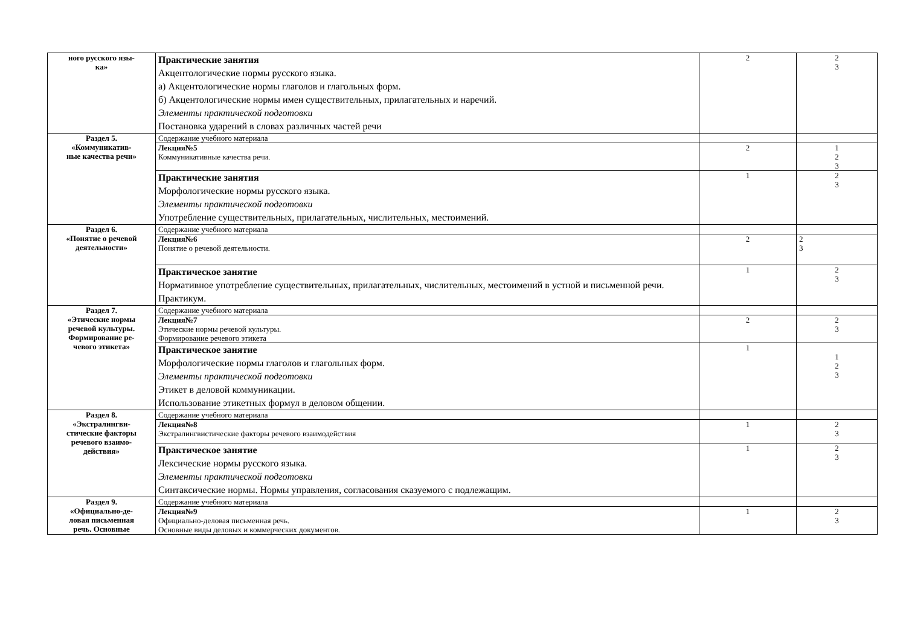| ного русского язы- ка» | Практические занятия Акцентологические нормы русского языка. а) Акцентологические нормы глаголов и глагольных форм. б) Акцентологические нормы имен существительных, прилагательных и наречий. Элементы практической подготовки Постановка ударений в словах различных частей речи | 2 | 2 3 |
| Раздел 5. «Коммуникатив- ные качества речи» | Содержание учебного материала | | |
| | Лекция№5 Коммуникативные качества речи. | 2 | 1 2 3 |
| | Практические занятия Морфологические нормы русского языка. Элементы практической подготовки Употребление существительных, прилагательных, числительных, местоимений. | 1 | 2 3 |
| Раздел 6. «Понятие о речевой деятельности» | Содержание учебного материала | | |
| | Лекция№6 Понятие о речевой деятельности. | 2 | 2 3 |
| | Практическое занятие Нормативное употребление существительных, прилагательных, числительных, местоимений в устной и письменной речи. Практикум. | 1 | 2 3 |
| Раздел 7. «Этические нормы речевой культуры. Формирование ре- чевого этикета» | Содержание учебного материала | | |
| | Лекция№7 Этические нормы речевой культуры. Формирование речевого этикета | 2 | 2 3 |
| | Практическое занятие Морфологические нормы глаголов и глагольных форм. Элементы практической подготовки Этикет в деловой коммуникации. Использование этикетных формул в деловом общении. | 1 | 1 2 3 |
| Раздел 8. «Экстралингви- стические факторы речевого взаимо- действия» | Содержание учебного материала | | |
| | Лекция№8 Экстралингвистические факторы речевого взаимодействия | 1 | 2 3 |
| | Практическое занятие Лексические нормы русского языка. Элементы практической подготовки Синтаксические нормы. Нормы управления, согласования сказуемого с подлежащим. | 1 | 2 3 |
| Раздел 9. «Официально-де- ловая письменная речь. Основные | Содержание учебного материала | | |
| | Лекция№9 Официально-деловая письменная речь. Основные виды деловых и коммерческих документов. | 1 | 2 3 |